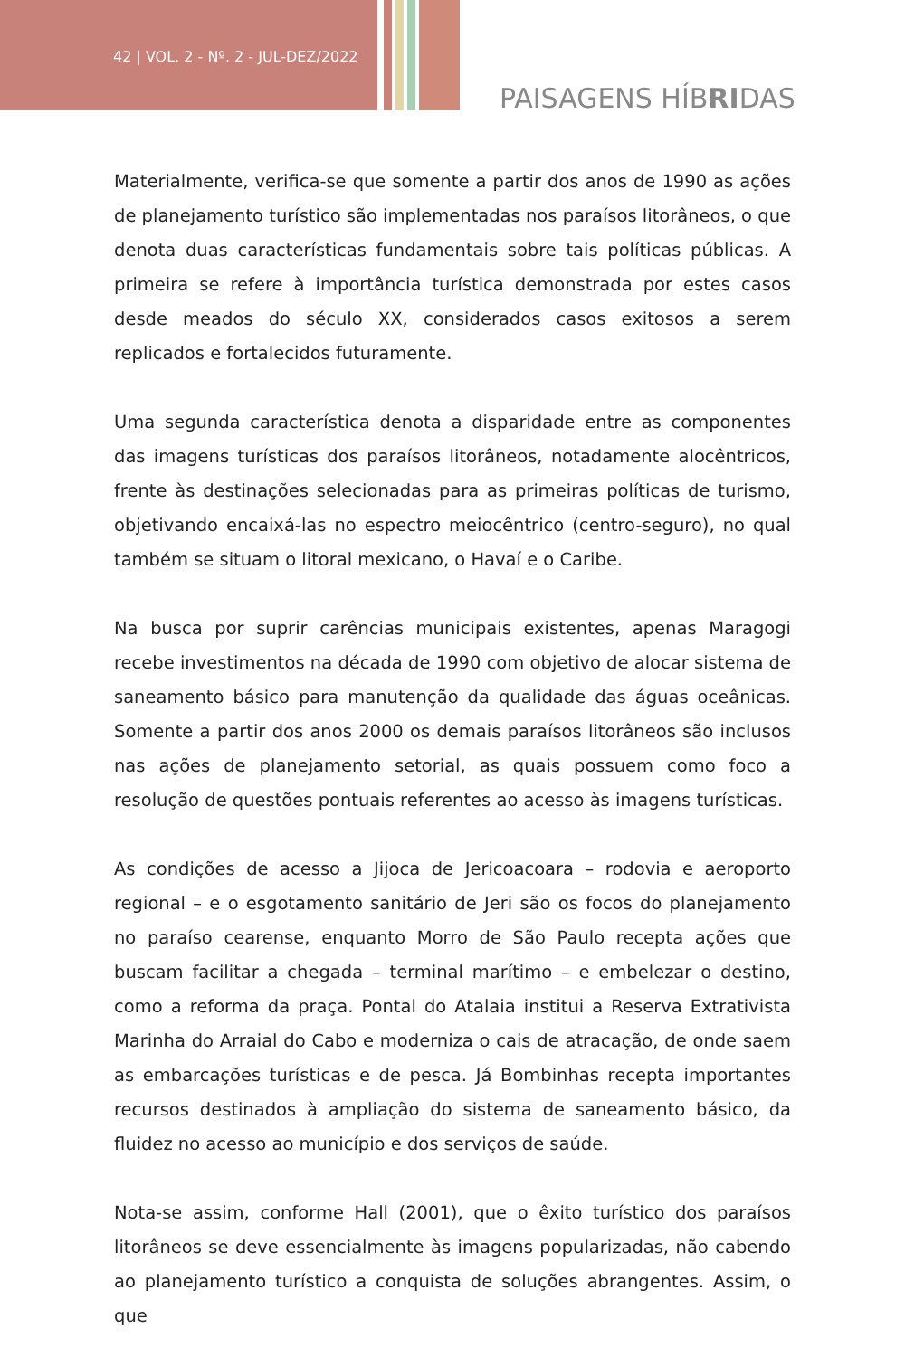42 | VOL. 2 - Nº. 2 - JUL-DEZ/2022
PAISAGENS HÍBRIDAS
Materialmente, verifica-se que somente a partir dos anos de 1990 as ações de planejamento turístico são implementadas nos paraísos litorâneos, o que denota duas características fundamentais sobre tais políticas públicas. A primeira se refere à importância turística demonstrada por estes casos desde meados do século XX, considerados casos exitosos a serem replicados e fortalecidos futuramente.
Uma segunda característica denota a disparidade entre as componentes das imagens turísticas dos paraísos litorâneos, notadamente alocêntricos, frente às destinações selecionadas para as primeiras políticas de turismo, objetivando encaixá-las no espectro meiocêntrico (centro-seguro), no qual também se situam o litoral mexicano, o Havaí e o Caribe.
Na busca por suprir carências municipais existentes, apenas Maragogi recebe investimentos na década de 1990 com objetivo de alocar sistema de saneamento básico para manutenção da qualidade das águas oceânicas. Somente a partir dos anos 2000 os demais paraísos litorâneos são inclusos nas ações de planejamento setorial, as quais possuem como foco a resolução de questões pontuais referentes ao acesso às imagens turísticas.
As condições de acesso a Jijoca de Jericoacoara – rodovia e aeroporto regional – e o esgotamento sanitário de Jeri são os focos do planejamento no paraíso cearense, enquanto Morro de São Paulo recepta ações que buscam facilitar a chegada – terminal marítimo – e embelezar o destino, como a reforma da praça. Pontal do Atalaia institui a Reserva Extrativista Marinha do Arraial do Cabo e moderniza o cais de atracação, de onde saem as embarcações turísticas e de pesca. Já Bombinhas recepta importantes recursos destinados à ampliação do sistema de saneamento básico, da fluidez no acesso ao município e dos serviços de saúde.
Nota-se assim, conforme Hall (2001), que o êxito turístico dos paraísos litorâneos se deve essencialmente às imagens popularizadas, não cabendo ao planejamento turístico a conquista de soluções abrangentes. Assim, o que